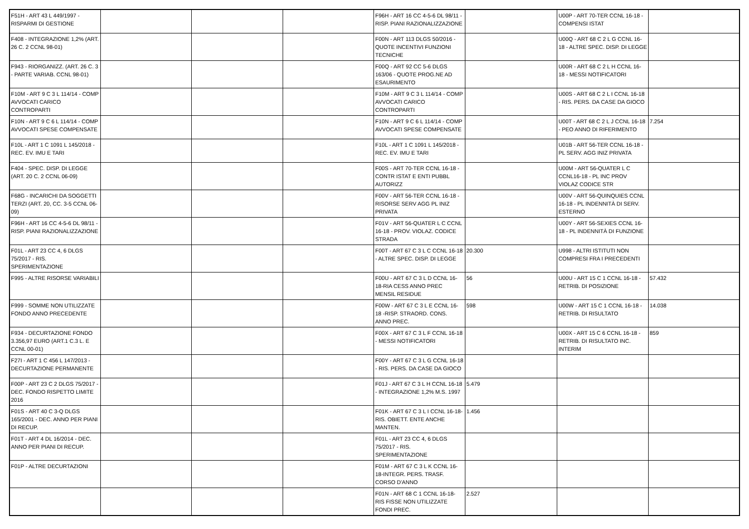| F51H - ART 43 L 449/1997 - RISPARMI DI GESTIONE | | | | F96H - ART 16 CC 4-5-6 DL 98/11 - RISP. PIANI RAZIONALIZZAZIONE | | U00P - ART 70-TER CCNL 16-18 - COMPENSI ISTAT | |
| F408 - INTEGRAZIONE 1,2% (ART. 26 C. 2 CCNL 98-01) | | | | F00N - ART 113 DLGS 50/2016 - QUOTE INCENTIVI FUNZIONI TECNICHE | | U00Q - ART 68 C 2 L G CCNL 16-18 - ALTRE SPEC. DISP. DI LEGGE | |
| F943 - RIORGANIZZ. (ART. 26 C. 3 - PARTE VARIAB. CCNL 98-01) | | | | F00Q - ART 92 CC 5-6 DLGS 163/06 - QUOTE PROG.NE AD ESAURIMENTO | | U00R - ART 68 C 2 L H CCNL 16-18 - MESSI NOTIFICATORI | |
| F10M - ART 9 C 3 L 114/14 - COMP AVVOCATI CARICO CONTROPARTI | | | | F10M - ART 9 C 3 L 114/14 - COMP AVVOCATI CARICO CONTROPARTI | | U00S - ART 68 C 2 L I CCNL 16-18 - RIS. PERS. DA CASE DA GIOCO | |
| F10N - ART 9 C 6 L 114/14 - COMP AVVOCATI SPESE COMPENSATE | | | | F10N - ART 9 C 6 L 114/14 - COMP AVVOCATI SPESE COMPENSATE | | U00T - ART 68 C 2 L J CCNL 16-18 - PEO ANNO DI RIFERIMENTO | 7.254 |
| F10L - ART 1 C 1091 L 145/2018 - REC. EV. IMU E TARI | | | | F10L - ART 1 C 1091 L 145/2018 - REC. EV. IMU E TARI | | U01B - ART 56-TER CCNL 16-18 - PL SERV. AGG INIZ PRIVATA | |
| F404 - SPEC. DISP. DI LEGGE (ART. 20 C. 2 CCNL 06-09) | | | | F00S - ART 70-TER CCNL 16-18 - CONTR ISTAT E ENTI PUBBL AUTORIZZ | | U00M - ART 56-QUATER L C CCNL16-18 - PL INC PROV VIOLAZ CODICE STR | |
| F68G - INCARICHI DA SOGGETTI TERZI (ART. 20, CC. 3-5 CCNL 06-09) | | | | F00V - ART 56-TER CCNL 16-18 - RISORSE SERV AGG PL INIZ PRIVATA | | U00V - ART 56-QUINQUIES CCNL 16-18 - PL INDENNITÀ DI SERV. ESTERNO | |
| F96H - ART 16 CC 4-5-6 DL 98/11 - RISP. PIANI RAZIONALIZZAZIONE | | | | F01V - ART 56-QUATER L C CCNL 16-18 - PROV. VIOLAZ. CODICE STRADA | | U00Y - ART 56-SEXIES CCNL 16-18 - PL INDENNITÀ DI FUNZIONE | |
| F01L - ART 23 CC 4, 6 DLGS 75/2017 - RIS. SPERIMENTAZIONE | | | | F00T - ART 67 C 3 L C CCNL 16-18 - ALTRE SPEC. DISP. DI LEGGE | 20.300 | U998 - ALTRI ISTITUTI NON COMPRESI FRA I PRECEDENTI | |
| F995 - ALTRE RISORSE VARIABILI | | | | F00U - ART 67 C 3 L D CCNL 16-18-RIA CESS ANNO PREC MENSIL RESIDUE | 56 | U00U - ART 15 C 1 CCNL 16-18 - RETRIB. DI POSIZIONE | 57.432 |
| F999 - SOMME NON UTILIZZATE FONDO ANNO PRECEDENTE | | | | F00W - ART 67 C 3 L E CCNL 16-18 -RISP. STRAORD. CONS. ANNO PREC. | 598 | U00W - ART 15 C 1 CCNL 16-18 - RETRIB. DI RISULTATO | 14.038 |
| F934 - DECURTAZIONE FONDO 3.356,97 EURO (ART.1 C.3 L. E CCNL 00-01) | | | | F00X - ART 67 C 3 L F CCNL 16-18 - MESSI NOTIFICATORI | | U00X - ART 15 C 6 CCNL 16-18 - RETRIB. DI RISULTATO INC. INTERIM | 859 |
| F27I - ART 1 C 456 L 147/2013 - DECURTAZIONE PERMANENTE | | | | F00Y - ART 67 C 3 L G CCNL 16-18 - RIS. PERS. DA CASE DA GIOCO | | | |
| F00P - ART 23 C 2 DLGS 75/2017 - DEC. FONDO RISPETTO LIMITE 2016 | | | | F01J - ART 67 C 3 L H CCNL 16-18 - INTEGRAZIONE 1,2% M.S. 1997 | 5.479 | | |
| F01S - ART 40 C 3-Q DLGS 165/2001 - DEC. ANNO PER PIANI DI RECUP. | | | | F01K - ART 67 C 3 L I CCNL 16-18- RIS. OBIETT. ENTE ANCHE MANTEN. | 1.456 | | |
| F01T - ART 4 DL 16/2014 - DEC. ANNO PER PIANI DI RECUP. | | | | F01L - ART 23 CC 4, 6 DLGS 75/2017 - RIS. SPERIMENTAZIONE | | | |
| F01P - ALTRE DECURTAZIONI | | | | F01M - ART 67 C 3 L K CCNL 16-18-INTEGR. PERS. TRASF. CORSO D'ANNO | | | |
| | | | | F01N - ART 68 C 1 CCNL 16-18-RIS FISSE NON UTILIZZATE FONDI PREC. | 2.527 | | |